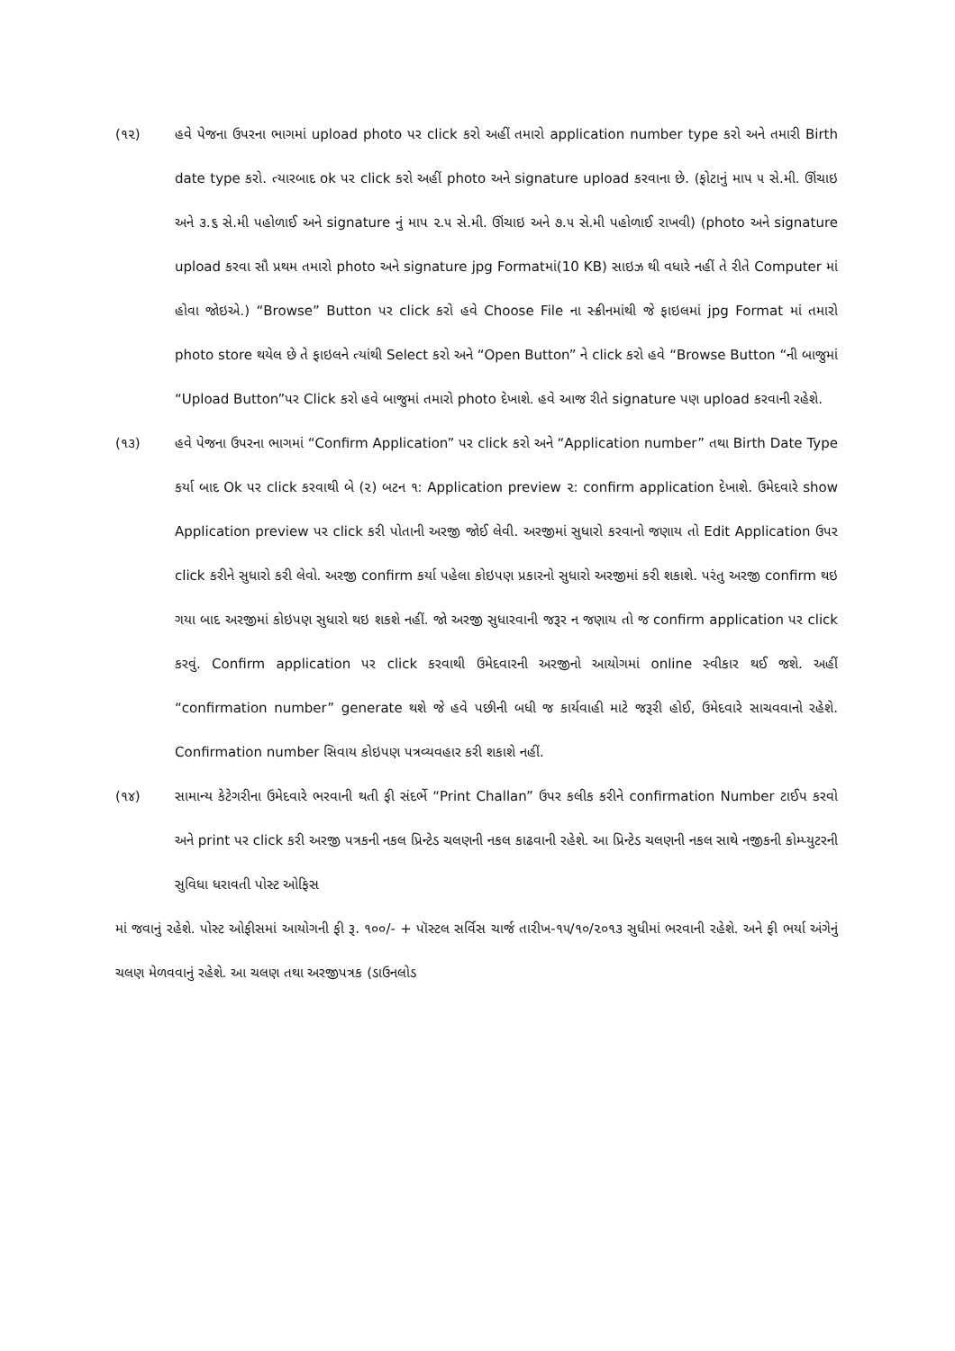(૧૨) હવે પેજના ઉપરના ભાગમાં upload photo પર click કરો અહીં તમારો application number type કરો અને તમારી Birth date type કરો. ત્યારબાદ ok પર click કરો અહીં photo અને signature upload કરવાના છે. (ફોટાનું માપ ૫ સે.મી. ઊંચાઇ અને ૩.૬ સે.મી પહોળાઈ અને signature નું માપ ૨.૫ સે.મી. ઊંચાઇ અને ૭.૫ સે.મી પહોળાઈ રાખવી) (photo અને signature upload કરવા સૌ પ્રથમ તમારો photo અને signature jpg Formatમાં(10 KB) સાઇઝ થી વધારે નહીં તે રીતે Computer માં હોવા જોઇએ.) “Browse” Button પર click કરો હવે Choose File ના સ્ક્રીનમાંથી જે ફાઇલમાં jpg Format માં તમારો photo store થયેલ છે તે ફાઇલને ત્યાંથી Select કરો અને “Open Button” ને click કરો હવે “Browse Button “ની બાજુમાં “Upload Button”પર Click કરો હવે બાજુમાં તમારો photo દેખાશે. હવે આજ રીતે signature પણ upload કરવાની રહેશે.
(૧૩) હવે પેજના ઉપરના ભાગમાં “Confirm Application” પર click કરો અને “Application number” તથા Birth Date Type કર્યા બાદ Ok પર click કરવાથી બે (૨) બટન ૧: Application preview ૨: confirm application દેખાશે. ઉમેદવારે show Application preview પર click કરી પોતાની અરજી જોઈ લેવી. અરજીમાં સુધારો કરવાનો જણાય તો Edit Application ઉપર click કરીને સુધારો કરી લેવો. અરજી confirm કર્યા પહેલા કોઇપણ પ્રકારનો સુધારો અરજીમાં કરી શકાશે. પરંતુ અરજી confirm થઇ ગયા બાદ અરજીમાં કોઇપણ સુધારો થઇ શકશે નહીં. જો અરજી સુધારવાની જરૂર ન જણાય તો જ confirm application પર click કરવું. Confirm application પર click કરવાથી ઉમેદવારની અરજીનો આયોગમાં online સ્વીકાર થઈ જશે. અહીં “confirmation number” generate થશે જે હવે પછીની બધી જ કાર્યવાહી માટે જરૂરી હોઈ, ઉમેદવારે સાચવવાનો રહેશે. Confirmation number સિવાય કોઇપણ પત્રવ્યવહાર કરી શકાશે નહીં.
(૧૪) સામાન્ય કેટેગરીના ઉમેદવારે ભરવાની થતી ફી સંદર્ભે “Print Challan” ઉપર કલીક કરીને confirmation Number ટાઈપ કરવો અને print પર click કરી અરજી પત્રકની નકલ પ્રિન્ટેડ ચલણની નકલ કાઢવાની રહેશે. આ પ્રિન્ટેડ ચલણની નકલ સાથે નજીકની કોમ્પ્યુટરની સુવિધા ધરાવતી પોસ્ટ ઓફિસ
માં જવાનું રહેશે. પોસ્ટ ઓફીસમાં આયોગની ફી રૂ. ૧૦૦/- + પૉસ્ટલ સર્વિસ ચાર્જ તારીખ-૧૫/૧૦/૨૦૧૩ સુધીમાં ભરવાની રહેશે. અને ફી ભર્યા અંગેનું ચલણ મેળવવાનું રહેશે. આ ચલણ તથા અરજીપત્રક (ડાઉનલોડ